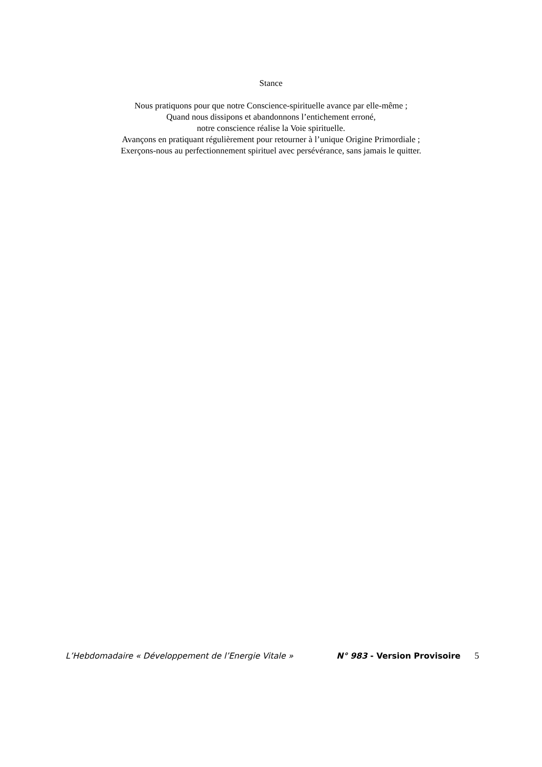Stance
Nous pratiquons pour que notre Conscience-spirituelle avance par elle-même ;
Quand nous dissipons et abandonnons l’entichement erroné,
notre conscience réalise la Voie spirituelle.
Avançons en pratiquant régulièrement pour retourner à l’unique Origine Primordiale ;
Exerçons-nous au perfectionnement spirituel avec persévérance, sans jamais le quitter.
L’Hebdomadaire « Développement de l’Energie Vitale » N° 983 - Version Provisoire 5